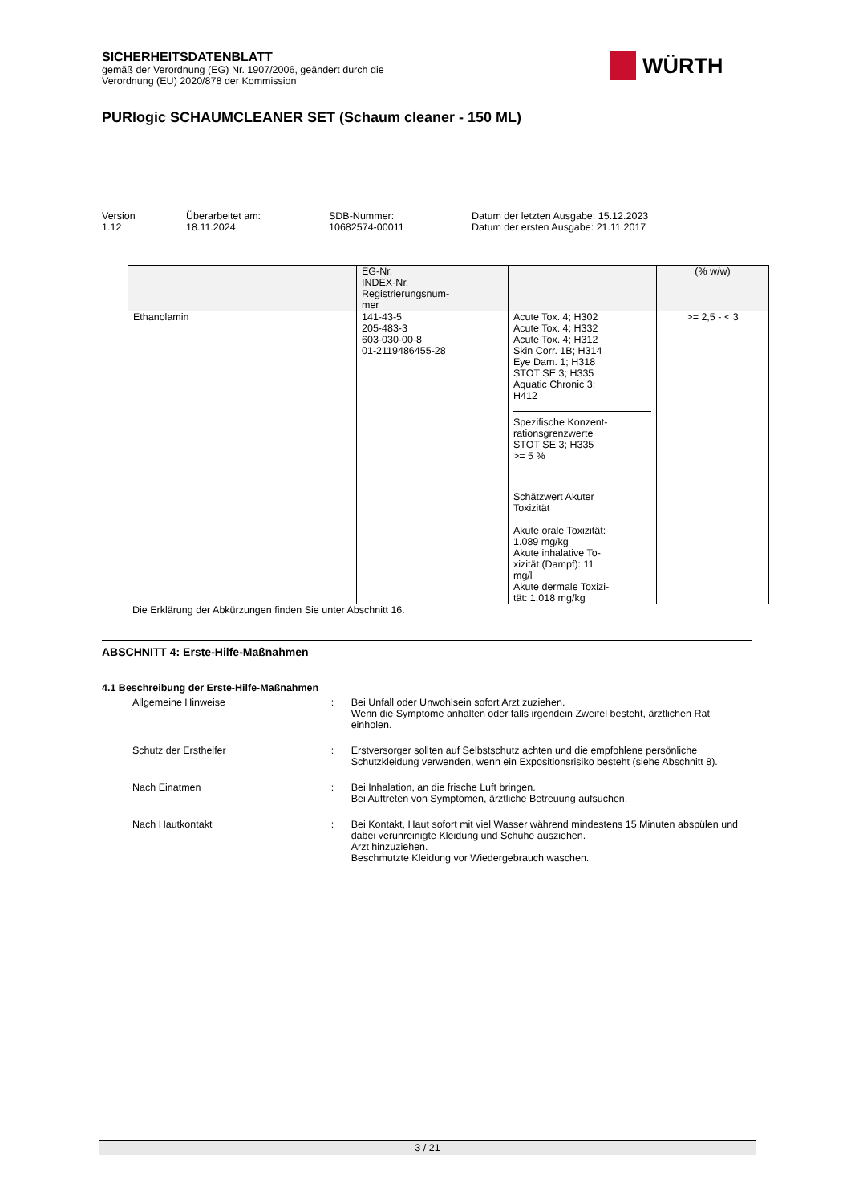SICHERHEITSDATENBLATT
gemäß der Verordnung (EG) Nr. 1907/2006, geändert durch die
Verordnung (EU) 2020/878 der Kommission
PURlogic SCHAUMCLEANER SET (Schaum cleaner - 150 ML)
WÜRTH
Version
1.12
Überarbeitet am:
18.11.2024
SDB-Nummer:
10682574-00011
Datum der letzten Ausgabe: 15.12.2023
Datum der ersten Ausgabe: 21.11.2017
| | EG-Nr. INDEX-Nr. Registrierungsnum- mer | | (% w/w) |
| Ethanolamin | 141-43-5 205-483-3 603-030-00-8 01-2119486455-28 | Acute Tox. 4; H302 Acute Tox. 4; H332 Acute Tox. 4; H312 Skin Corr. 1B; H314 Eye Dam. 1; H318 STOT SE 3; H335 Aquatic Chronic 3; H412 Spezifische Konzent- rationsgrenzwerte STOT SE 3; H335 >= 5 % Schätzwert Akuter Toxizität Akute orale Toxizität: 1.089 mg/kg Akute inhalative To- xizität (Dampf): 11 mg/l Akute dermale Toxizi- tät: 1.018 mg/kg | >= 2,5 - < 3 |
Die Erklärung der Abkürzungen finden Sie unter Abschnitt 16.
ABSCHNITT 4: Erste-Hilfe-Maßnahmen
4.1 Beschreibung der Erste-Hilfe-Maßnahmen
Allgemeine Hinweise : Bei Unfall oder Unwohlsein sofort Arzt zuziehen.
Wenn die Symptome anhalten oder falls irgendein Zweifel besteht, ärztlichen Rat einholen.
Schutz der Ersthelfer : Erstversorger sollten auf Selbstschutz achten und die empfohlene persönliche Schutzkleidung verwenden, wenn ein Expositionsrisiko besteht (siehe Abschnitt 8).
Nach Einatmen : Bei Inhalation, an die frische Luft bringen.
Bei Auftreten von Symptomen, ärztliche Betreuung aufsuchen.
Nach Hautkontakt : Bei Kontakt, Haut sofort mit viel Wasser während mindestens 15 Minuten abspülen und dabei verunreinigte Kleidung und Schuhe ausziehen.
Arzt hinzuziehen.
Beschmutzte Kleidung vor Wiedergebrauch waschen.
3 / 21